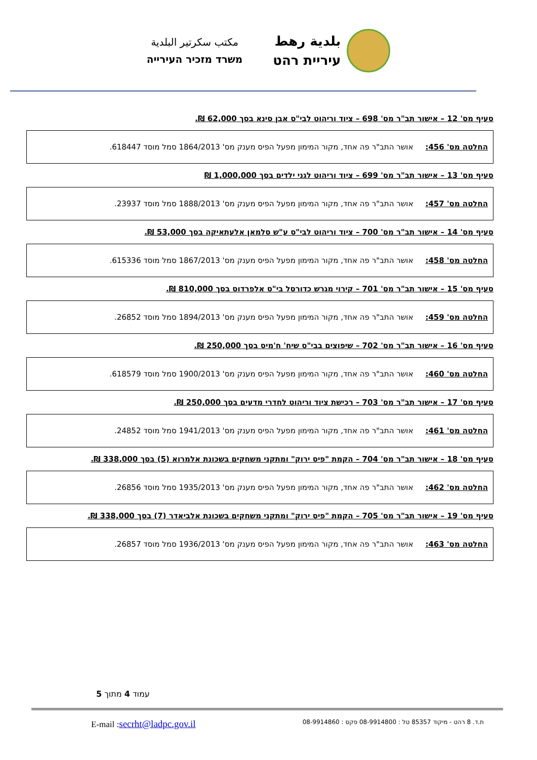بلدية رهط
עיריית רהט
مكتب سكرتير البلدية
משרד מזכיר העירייה
סעיף מס' 12 – אישור תב"ר מס' 698 – ציוד וריהוט לבי"ס אבן סינא בסך 62,000 ₪.
החלטה מס' 456: אושר התב"ר פה אחד, מקור המימון מפעל הפיס מענק מס' 1864/2013 סמל מוסד 618447.
סעיף מס' 13 – אישור תב"ר מס' 699 – ציוד וריהוט לגני ילדים בסך 1,000,000 ₪
החלטה מס' 457: אושר התב"ר פה אחד, מקור המימון מפעל הפיס מענק מס' 1888/2013 סמל מוסד 23937.
סעיף מס' 14 – אישור תב"ר מס' 700 – ציוד וריהוט לבי"ס ע"ש סלמאן אלעתאיקה בסך 53,000 ₪.
החלטה מס' 458: אושר התב"ר פה אחד, מקור המימון מפעל הפיס מענק מס' 1867/2013 סמל מוסד 615336.
סעיף מס' 15 – אישור תב"ר מס' 701 – קירוי מגרש כדורסל בי"ס אלפרדוס בסך 810,000 ₪.
החלטה מס' 459: אושר התב"ר פה אחד, מקור המימון מפעל הפיס מענק מס' 1894/2013 סמל מוסד 26852.
סעיף מס' 16 – אישור תב"ר מס' 702 – שיפוצים בבי"ס שיח' ח'מיס בסך 250,000 ₪.
החלטה מס' 460: אושר התב"ר פה אחד, מקור המימון מפעל הפיס מענק מס' 1900/2013 סמל מוסד 618579.
סעיף מס' 17 – אישור תב"ר מס' 703 – רכישת ציוד וריהוט לחדרי מדעים בסך 250,000 ₪.
החלטה מס' 461: אושר התב"ר פה אחד, מקור המימון מפעל הפיס מענק מס' 1941/2013 סמל מוסד 24852.
סעיף מס' 18 – אישור תב"ר מס' 704 – הקמת "פיס ירוק" ומתקני משחקים בשכונת אלמרוא (5) בסך 338,000 ₪.
החלטה מס' 462: אושר התב"ר פה אחד, מקור המימון מפעל הפיס מענק מס' 1935/2013 סמל מוסד 26856.
סעיף מס' 19 – אישור תב"ר מס' 705 – הקמת "פיס ירוק" ומתקני משחקים בשכונת אלביאדר (7) בסך 338,000 ₪.
החלטה מס' 463: אושר התב"ר פה אחד, מקור המימון מפעל הפיס מענק מס' 1936/2013 סמל מוסד 26857.
עמוד 4 מתוך 5
ת.ד. 8 רהט - מיקוד 85357 טל : 08-9914800 פקס : 08-9914860
E-mail :secrht@ladpc.gov.il